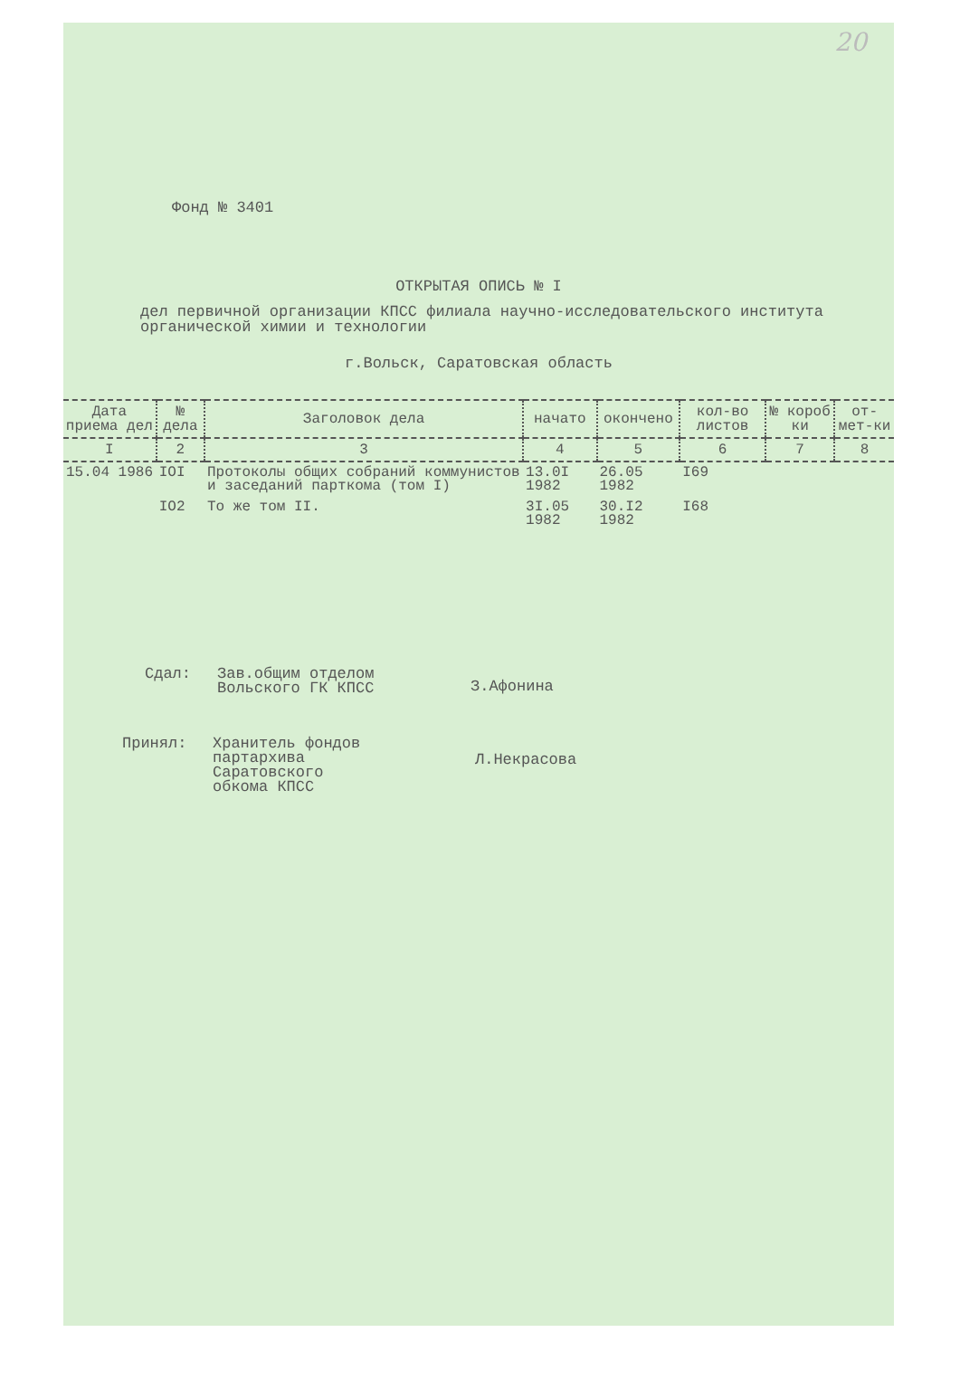20
Фонд № 3401
ОТКРЫТАЯ ОПИСЬ № I
дел первичной организации КПСС филиала научно-исследовательского института органической химии и технологии
г.Вольск, Саратовская область
| Дата приема дел | № дела | Заголовок дела | начато | окончено | кол-во листов | № короб ки | от-мет-ки |
| --- | --- | --- | --- | --- | --- | --- | --- |
| I | 2 | 3 | 4 | 5 | 6 | 7 | 8 |
| 15.04 1986 | IOI | Протоколы общих собраний коммунистов и заседаний парткома (том I) | 13.0I 1982 | 26.05 1982 | I69 | | |
| | IO2 | То же том II. | 3I.05 1982 | 30.I2 1982 | I68 | | |
Сдал: Зав.общим отделом
Вольского ГК КПСС
З.Афонина
Принял: Хранитель фондов
партархива
Саратовского
обкома КПСС
Л.Некрасова